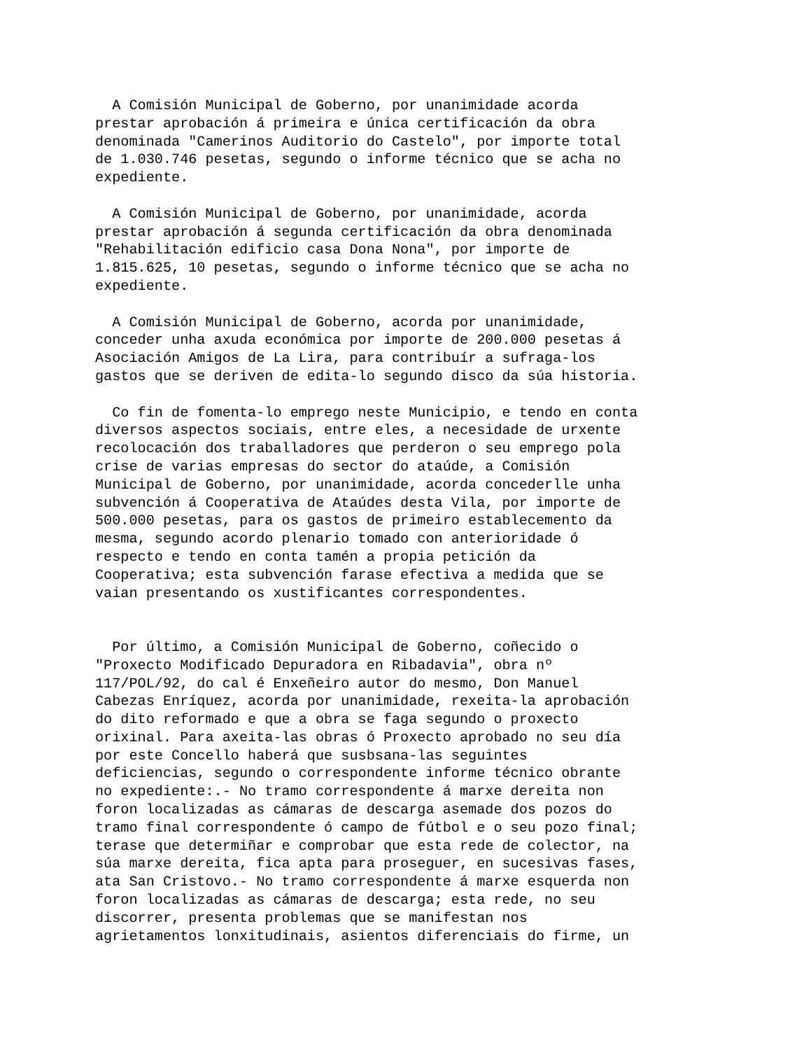A Comisión Municipal de Goberno, por unanimidade acorda prestar aprobación á primeira e única certificación da obra denominada "Camerinos Auditorio do Castelo", por importe total de 1.030.746 pesetas, segundo o informe técnico que se acha no expediente.
A Comisión Municipal de Goberno, por unanimidade, acorda prestar aprobación á segunda certificación da obra denominada "Rehabilitación edificio casa Dona Nona", por importe de 1.815.625, 10 pesetas, segundo o informe técnico que se acha no expediente.
A Comisión Municipal de Goberno, acorda por unanimidade, conceder unha axuda económica por importe de 200.000 pesetas á Asociación Amigos de La Lira, para contribuír a sufraga-los gastos que se deriven de edita-lo segundo disco da súa historia.
Co fin de fomenta-lo emprego neste Municipio, e tendo en conta diversos aspectos sociais, entre eles, a necesidade de urxente recolocación dos traballadores que perderon o seu emprego pola crise de varias empresas do sector do ataúde, a Comisión Municipal de Goberno, por unanimidade, acorda concederlle unha subvención á Cooperativa de Ataúdes desta Vila, por importe de 500.000 pesetas, para os gastos de primeiro establecemento da mesma, segundo acordo plenario tomado con anterioridade ó respecto e tendo en conta tamén a propia petición da Cooperativa; esta subvención farase efectiva a medida que se vaian presentando os xustificantes correspondentes.
Por último, a Comisión Municipal de Goberno, coñecido o "Proxecto Modificado Depuradora en Ribadavia", obra nº 117/POL/92, do cal é Enxeñeiro autor do mesmo, Don Manuel Cabezas Enríquez, acorda por unanimidade, rexeita-la aprobación do dito reformado e que a obra se faga segundo o proxecto orixinal. Para axeita-las obras ó Proxecto aprobado no seu día por este Concello haberá que susbsana-las seguintes deficiencias, segundo o correspondente informe técnico obrante no expediente:.- No tramo correspondente á marxe dereita non foron localizadas as cámaras de descarga asemade dos pozos do tramo final correspondente ó campo de fútbol e o seu pozo final; terase que determiñar e comprobar que esta rede de colector, na súa marxe dereita, fica apta para proseguer, en sucesivas fases, ata San Cristovo.- No tramo correspondente á marxe esquerda non foron localizadas as cámaras de descarga; esta rede, no seu discorrer, presenta problemas que se manifestan nos agrietamentos lonxitudinais, asientos diferenciais do firme, un